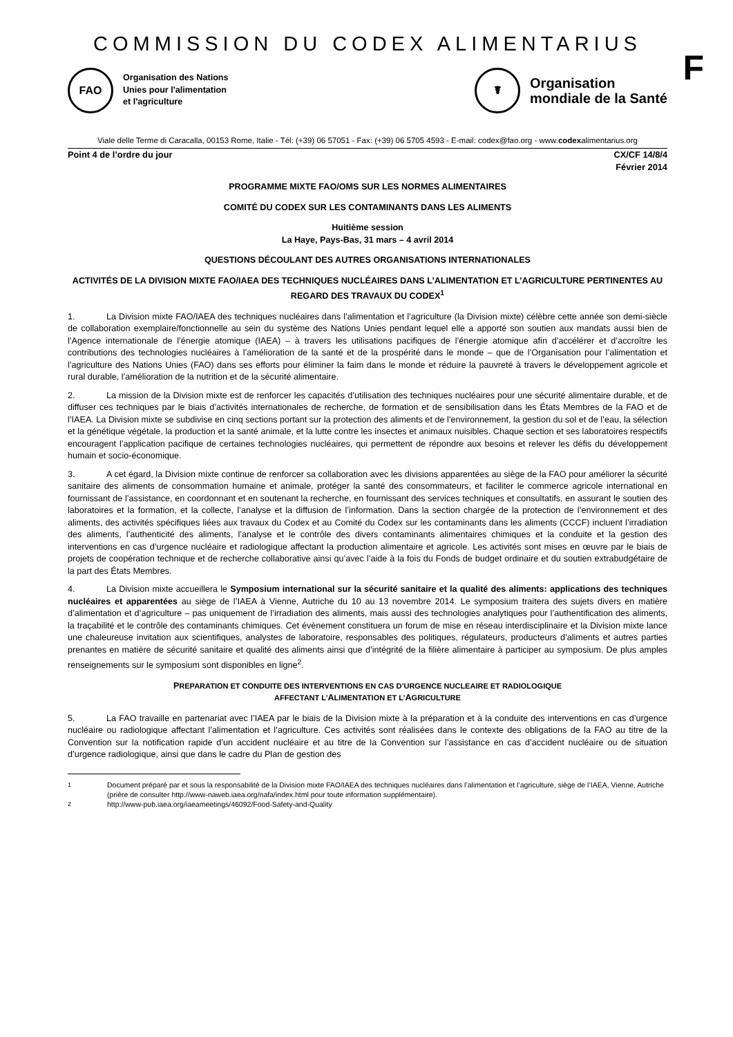COMMISSION DU CODEX ALIMENTARIUS
F
FAO
Organisation des Nations
Unies pour l'alimentation
et l'agriculture
☤
Organisation
mondiale de la Santé
Viale delle Terme di Caracalla, 00153 Rome, Italie - Tél: (+39) 06 57051 - Fax: (+39) 06 5705 4593 - E-mail: codex@fao.org - www.codexalimentarius.org
Point 4 de l’ordre du jour CX/CF 14/8/4
Février 2014
PROGRAMME MIXTE FAO/OMS SUR LES NORMES ALIMENTAIRES
COMITÉ DU CODEX SUR LES CONTAMINANTS DANS LES ALIMENTS
Huitième session
La Haye, Pays-Bas, 31 mars – 4 avril 2014
QUESTIONS DÉCOULANT DES AUTRES ORGANISATIONS INTERNATIONALES
ACTIVITÉS DE LA DIVISION MIXTE FAO/IAEA DES TECHNIQUES NUCLÉAIRES DANS L’ALIMENTATION ET L’AGRICULTURE PERTINENTES AU REGARD DES TRAVAUX DU CODEX<sup>1</sup>
1. La Division mixte FAO/IAEA des techniques nucléaires dans l’alimentation et l’agriculture (la Division mixte) célèbre cette année son demi-siècle de collaboration exemplaire/fonctionnelle au sein du système des Nations Unies pendant lequel elle a apporté son soutien aux mandats aussi bien de l’Agence internationale de l’énergie atomique (IAEA) – à travers les utilisations pacifiques de l’énergie atomique afin d’accélérer et d’accroître les contributions des technologies nucléaires à l’amélioration de la santé et de la prospérité dans le monde – que de l’Organisation pour l’alimentation et l’agriculture des Nations Unies (FAO) dans ses efforts pour éliminer la faim dans le monde et réduire la pauvreté à travers le développement agricole et rural durable, l’amélioration de la nutrition et de la sécurité alimentaire.
2. La mission de la Division mixte est de renforcer les capacités d’utilisation des techniques nucléaires pour une sécurité alimentaire durable, et de diffuser ces techniques par le biais d’activités internationales de recherche, de formation et de sensibilisation dans les États Membres de la FAO et de l’IAEA. La Division mixte se subdivise en cinq sections portant sur la protection des aliments et de l’environnement, la gestion du sol et de l’eau, la sélection et la génétique végétale, la production et la santé animale, et la lutte contre les insectes et animaux nuisibles. Chaque section et ses laboratoires respectifs encouragent l’application pacifique de certaines technologies nucléaires, qui permettent de répondre aux besoins et relever les défis du développement humain et socio-économique.
3. A cet égard, la Division mixte continue de renforcer sa collaboration avec les divisions apparentées au siège de la FAO pour améliorer la sécurité sanitaire des aliments de consommation humaine et animale, protéger la santé des consommateurs, et faciliter le commerce agricole international en fournissant de l’assistance, en coordonnant et en soutenant la recherche, en fournissant des services techniques et consultatifs, en assurant le soutien des laboratoires et la formation, et la collecte, l’analyse et la diffusion de l’information. Dans la section chargée de la protection de l’environnement et des aliments, des activités spécifiques liées aux travaux du Codex et au Comité du Codex sur les contaminants dans les aliments (CCCF) incluent l’irradiation des aliments, l’authenticité des aliments, l’analyse et le contrôle des divers contaminants alimentaires chimiques et la conduite et la gestion des interventions en cas d’urgence nucléaire et radiologique affectant la production alimentaire et agricole. Les activités sont mises en œuvre par le biais de projets de coopération technique et de recherche collaborative ainsi qu’avec l’aide à la fois du Fonds de budget ordinaire et du soutien extrabudgétaire de la part des États Membres.
4. La Division mixte accueillera le Symposium international sur la sécurité sanitaire et la qualité des aliments: applications des techniques nucléaires et apparentées au siège de l’IAEA à Vienne, Autriche du 10 au 13 novembre 2014. Le symposium traitera des sujets divers en matière d’alimentation et d’agriculture – pas uniquement de l’irradiation des aliments, mais aussi des technologies analytiques pour l’authentification des aliments, la traçabilité et le contrôle des contaminants chimiques. Cet évènement constituera un forum de mise en réseau interdisciplinaire et la Division mixte lance une chaleureuse invitation aux scientifiques, analystes de laboratoire, responsables des politiques, régulateurs, producteurs d’aliments et autres parties prenantes en matière de sécurité sanitaire et qualité des aliments ainsi que d’intégrité de la filière alimentaire à participer au symposium. De plus amples renseignements sur le symposium sont disponibles en ligne<sup>2</sup>.
PREPARATION ET CONDUITE DES INTERVENTIONS EN CAS D’URGENCE NUCLEAIRE ET RADIOLOGIQUE
AFFECTANT L’ALIMENTATION ET L’AGRICULTURE
5. La FAO travaille en partenariat avec l’IAEA par le biais de la Division mixte à la préparation et à la conduite des interventions en cas d’urgence nucléaire ou radiologique affectant l’alimentation et l’agriculture. Ces activités sont réalisées dans le contexte des obligations de la FAO au titre de la Convention sur la notification rapide d’un accident nucléaire et au titre de la Convention sur l’assistance en cas d’accident nucléaire ou de situation d’urgence radiologique, ainsi que dans le cadre du Plan de gestion des
<sup>1</sup> Document préparé par et sous la responsabilité de la Division mixte FAO/IAEA des techniques nucléaires dans l’alimentation et l’agriculture, siège de l’IAEA, Vienne, Autriche (prière de consulter http://www-naweb.iaea.org/nafa/index.html pour toute information supplémentaire).
<sup>2</sup> http://www-pub.iaea.org/iaeameetings/46092/Food-Safety-and-Quality